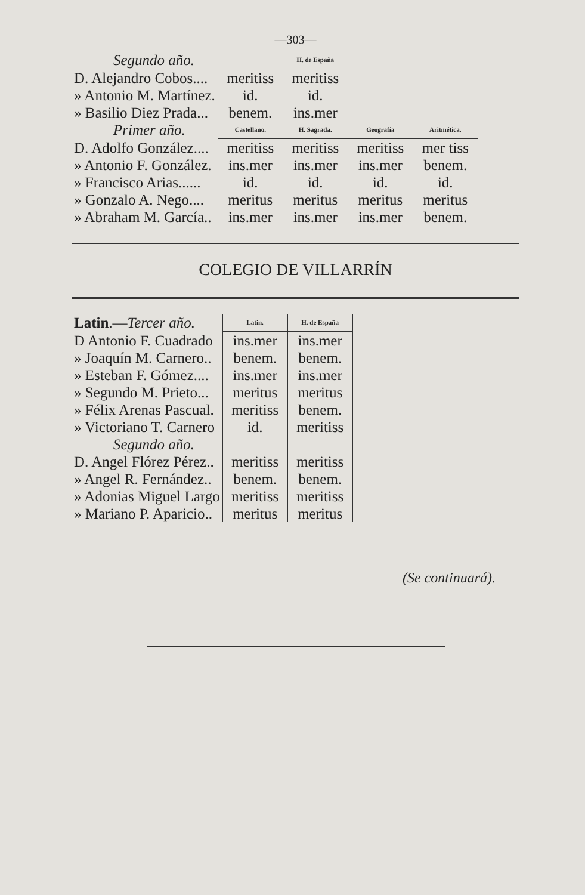—303—
| Segundo año. | | H. de España | | |
| D. Alejandro Cobos.... | meritiss | meritiss | | |
| » Antonio M. Martínez. | id. | id. | | |
| » Basilio Diez Prada... | benem. | ins.mer | | |
| Primer año. | Castellano. | H. Sagrada. | Geografía | Aritmética. |
| D. Adolfo González.... | meritiss | meritiss | meritiss | mer tiss |
| » Antonio F. González. | ins.mer | ins.mer | ins.mer | benem. |
| » Francisco Arias...... | id. | id. | id. | id. |
| » Gonzalo A. Nego.... | meritus | meritus | meritus | meritus |
| » Abraham M. García.. | ins.mer | ins.mer | ins.mer | benem. |
COLEGIO DE VILLARRÍN
| Latin .— Tercer año. | Latin. | H. de España | |
| D Antonio F. Cuadrado | ins.mer | ins.mer | |
| » Joaquín M. Carnero.. | benem. | benem. | |
| » Esteban F. Gómez.... | ins.mer | ins.mer | |
| » Segundo M. Prieto... | meritus | meritus | |
| » Félix Arenas Pascual. | meritiss | benem. | |
| » Victoriano T. Carnero | id. | meritiss | |
| Segundo año. | | | |
| D. Angel Flórez Pérez.. | meritiss | meritiss | |
| » Angel R. Fernández.. | benem. | benem. | |
| » Adonias Miguel Largo | meritiss | meritiss | |
| » Mariano P. Aparicio.. | meritus | meritus | |
(Se continuará).